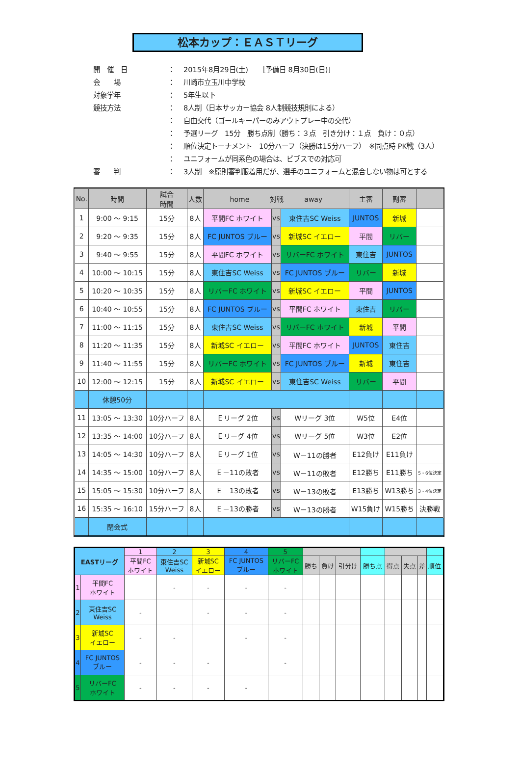松本カップ：ＥＡＳＴリーグ
| 開 催 日 | ： | 2015年8月29日(土) ［予備日 8月30日(日)] |
| 会 場 | ： | 川崎市立玉川中学校 |
| 対象学年 | ： | 5年生以下 |
| 競技方法 | ： | 8人制（日本サッカー協会 8人制競技規則による） |
| | ： | 自由交代（ゴールキーパーのみアウトプレー中の交代） |
| | ： | 予選リーグ 15分 勝ち点制（勝ち：３点 引き分け：１点 負け：０点） |
| | ： | 順位決定トーナメント 10分ハーフ（決勝は15分ハーフ） ※同点時 PK戦（3人） |
| | ： | ユニフォームが同系色の場合は、ビブスでの対応可 |
| 審 判 | ： | 3人制 ※原則審判服着用だが、選手のユニフォームと混合しない物は可とする |
| No. | 時間 | 試合 時間 | 人数 | home 対戦 away | | | 主審 | 副審 | |
| --- | --- | --- | --- | --- | --- | --- | --- | --- | --- |
| 1 | 9:00 ～ 9:15 | 15分 | 8人 | 平間FC ホワイト | vs | 東住吉SC Weiss | JUNTOS | 新城 | |
| 2 | 9:20 ～ 9:35 | 15分 | 8人 | FC JUNTOS ブルー | vs | 新城SC イエロー | 平間 | リバー | |
| 3 | 9:40 ～ 9:55 | 15分 | 8人 | 平間FC ホワイト | vs | リバーFC ホワイト | 東住吉 | JUNTOS | |
| 4 | 10:00 ～ 10:15 | 15分 | 8人 | 東住吉SC Weiss | vs | FC JUNTOS ブルー | リバー | 新城 | |
| 5 | 10:20 ～ 10:35 | 15分 | 8人 | リバーFC ホワイト | vs | 新城SC イエロー | 平間 | JUNTOS | |
| 6 | 10:40 ～ 10:55 | 15分 | 8人 | FC JUNTOS ブルー | vs | 平間FC ホワイト | 東住吉 | リバー | |
| 7 | 11:00 ～ 11:15 | 15分 | 8人 | 東住吉SC Weiss | vs | リバーFC ホワイト | 新城 | 平間 | |
| 8 | 11:20 ～ 11:35 | 15分 | 8人 | 新城SC イエロー | vs | 平間FC ホワイト | JUNTOS | 東住吉 | |
| 9 | 11:40 ～ 11:55 | 15分 | 8人 | リバーFC ホワイト | vs | FC JUNTOS ブルー | 新城 | 東住吉 | |
| 10 | 12:00 ～ 12:15 | 15分 | 8人 | 新城SC イエロー | vs | 東住吉SC Weiss | リバー | 平間 | |
| | 休憩50分 | | | | | | | | |
| 11 | 13:05 ～ 13:30 | 10分ハーフ | 8人 | Ｅリーグ 2位 | vs | Wリーグ 3位 | W5位 | E4位 | |
| 12 | 13:35 ～ 14:00 | 10分ハーフ | 8人 | Ｅリーグ 4位 | vs | Wリーグ 5位 | W3位 | E2位 | |
| 13 | 14:05 ～ 14:30 | 10分ハーフ | 8人 | Ｅリーグ 1位 | vs | W－11の勝者 | E12負け | E11負け | |
| 14 | 14:35 ～ 15:00 | 10分ハーフ | 8人 | Ｅ－11の敗者 | vs | W－11の敗者 | E12勝ち | E11勝ち | 5・6位決定 |
| 15 | 15:05 ～ 15:30 | 10分ハーフ | 8人 | Ｅ－13の敗者 | vs | W－13の敗者 | E13勝ち | W13勝ち | 3・4位決定 |
| 16 | 15:35 ～ 16:10 | 15分ハーフ | 8人 | Ｅ－13の勝者 | vs | W－13の勝者 | W15負け | W15勝ち | 決勝戦 |
| | 閉会式 | | | | | | | | |
| EASTリーグ | | 1 | 2 | 3 | 4 | 5 | | | | | | | | |
| --- | --- | --- | --- | --- | --- | --- | --- | --- | --- | --- | --- | --- | --- | --- |
| | | 平間FC ホワイト | 東住吉SC Weiss | 新城SC イエロー | FC JUNTOS ブルー | リバーFC ホワイト | 勝ち | 負け | 引分け | 勝ち点 | 得点 | 失点 | 差 | 順位 |
| 1 | 平間FC ホワイト | | - | - | - | - | | | | | | | | |
| 2 | 東住吉SC Weiss | - | | - | - | - | | | | | | | | |
| 3 | 新城SC イエロー | - | - | | - | - | | | | | | | | |
| 4 | FC JUNTOS ブルー | - | - | - | | - | | | | | | | | |
| 5 | リバーFC ホワイト | - | - | - | - | | | | | | | | | |